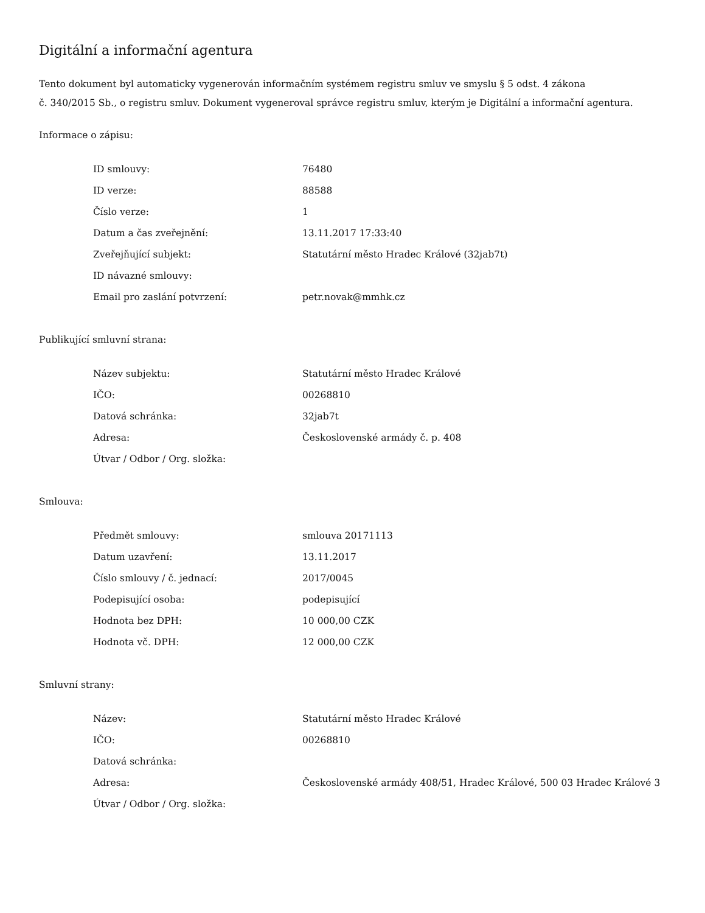Digitální a informační agentura
Tento dokument byl automaticky vygenerován informačním systémem registru smluv ve smyslu § 5 odst. 4 zákona
č. 340/2015 Sb., o registru smluv. Dokument vygeneroval správce registru smluv, kterým je Digitální a informační agentura.
Informace o zápisu:
| ID smlouvy: | 76480 |
| ID verze: | 88588 |
| Číslo verze: | 1 |
| Datum a čas zveřejnění: | 13.11.2017 17:33:40 |
| Zveřejňující subjekt: | Statutární město Hradec Králové (32jab7t) |
| ID návazné smlouvy: | |
| Email pro zaslání potvrzení: | petr.novak@mmhk.cz |
Publikující smluvní strana:
| Název subjektu: | Statutární město Hradec Králové |
| IČO: | 00268810 |
| Datová schránka: | 32jab7t |
| Adresa: | Československé armády č. p. 408 |
| Útvar / Odbor / Org. složka: | |
Smlouva:
| Předmět smlouvy: | smlouva 20171113 |
| Datum uzavření: | 13.11.2017 |
| Číslo smlouvy / č. jednací: | 2017/0045 |
| Podepisující osoba: | podepisující |
| Hodnota bez DPH: | 10 000,00 CZK |
| Hodnota vč. DPH: | 12 000,00 CZK |
Smluvní strany:
| Název: | Statutární město Hradec Králové |
| IČO: | 00268810 |
| Datová schránka: | |
| Adresa: | Československé armády 408/51, Hradec Králové, 500 03 Hradec Králové 3 |
| Útvar / Odbor / Org. složka: | |